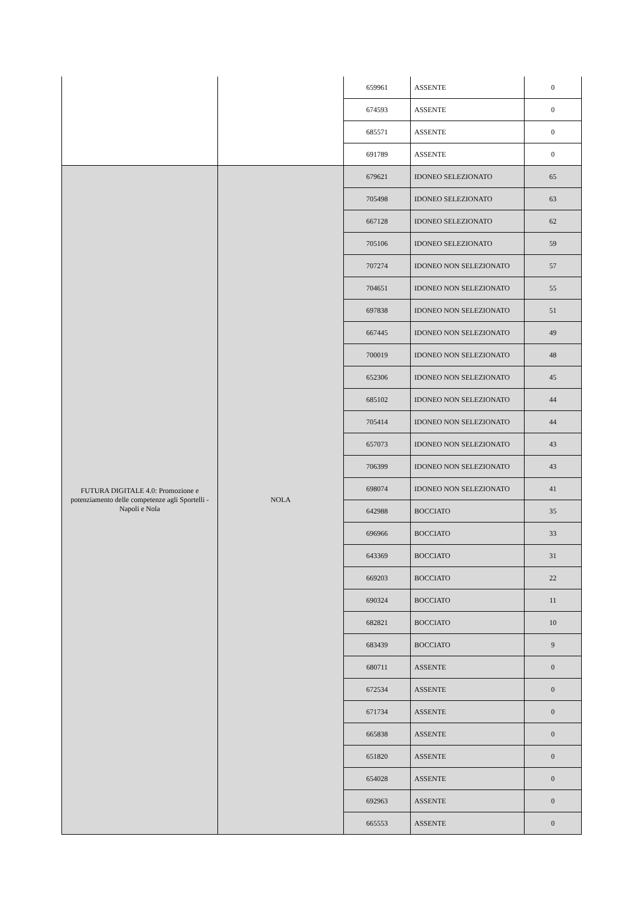| | | 659961 | ASSENTE | 0 |
| | | 674593 | ASSENTE | 0 |
| | | 685571 | ASSENTE | 0 |
| | | 691789 | ASSENTE | 0 |
| FUTURA DIGITALE 4.0: Promozione e potenziamento delle competenze agli Sportelli - Napoli e Nola | NOLA | 679621 | IDONEO SELEZIONATO | 65 |
| | | 705498 | IDONEO SELEZIONATO | 63 |
| | | 667128 | IDONEO SELEZIONATO | 62 |
| | | 705106 | IDONEO SELEZIONATO | 59 |
| | | 707274 | IDONEO NON SELEZIONATO | 57 |
| | | 704651 | IDONEO NON SELEZIONATO | 55 |
| | | 697838 | IDONEO NON SELEZIONATO | 51 |
| | | 667445 | IDONEO NON SELEZIONATO | 49 |
| | | 700019 | IDONEO NON SELEZIONATO | 48 |
| | | 652306 | IDONEO NON SELEZIONATO | 45 |
| | | 685102 | IDONEO NON SELEZIONATO | 44 |
| | | 705414 | IDONEO NON SELEZIONATO | 44 |
| | | 657073 | IDONEO NON SELEZIONATO | 43 |
| | | 706399 | IDONEO NON SELEZIONATO | 43 |
| | | 698074 | IDONEO NON SELEZIONATO | 41 |
| | | 642988 | BOCCIATO | 35 |
| | | 696966 | BOCCIATO | 33 |
| | | 643369 | BOCCIATO | 31 |
| | | 669203 | BOCCIATO | 22 |
| | | 690324 | BOCCIATO | 11 |
| | | 682821 | BOCCIATO | 10 |
| | | 683439 | BOCCIATO | 9 |
| | | 680711 | ASSENTE | 0 |
| | | 672534 | ASSENTE | 0 |
| | | 671734 | ASSENTE | 0 |
| | | 665838 | ASSENTE | 0 |
| | | 651820 | ASSENTE | 0 |
| | | 654028 | ASSENTE | 0 |
| | | 692963 | ASSENTE | 0 |
| | | 665553 | ASSENTE | 0 |